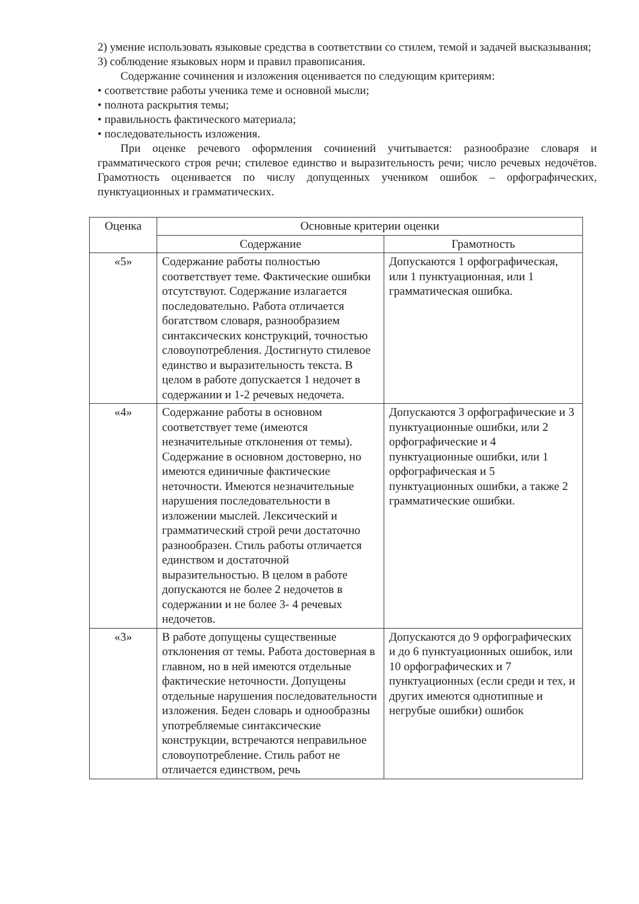2) умение использовать языковые средства в соответствии со стилем, темой и задачей высказывания;
3) соблюдение языковых норм и правил правописания.
Содержание сочинения и изложения оценивается по следующим критериям:
• соответствие работы ученика теме и основной мысли;
• полнота раскрытия темы;
• правильность фактического материала;
• последовательность изложения.
При оценке речевого оформления сочинений учитывается: разнообразие словаря и грамматического строя речи; стилевое единство и выразительность речи; число речевых недочётов. Грамотность оценивается по числу допущенных учеником ошибок – орфографических, пунктуационных и грамматических.
| Оценка | Основные критерии оценки | |
| --- | --- | --- |
| | Содержание | Грамотность |
| «5» | Содержание работы полностью соответствует теме. Фактические ошибки отсутствуют. Содержание излагается последовательно. Работа отличается богатством словаря, разнообразием синтаксических конструкций, точностью словоупотребления. Достигнуто стилевое единство и выразительность текста. В целом в работе допускается 1 недочет в содержании и 1-2 речевых недочета. | Допускаются 1 орфографическая, или 1 пунктуационная, или 1 грамматическая ошибка. |
| «4» | Содержание работы в основном соответствует теме (имеются незначительные отклонения от темы). Содержание в основном достоверно, но имеются единичные фактические неточности. Имеются незначительные нарушения последовательности в изложении мыслей. Лексический и грамматический строй речи достаточно разнообразен. Стиль работы отличается единством и достаточной выразительностью. В целом в работе допускаются не более 2 недочетов в содержании и не более 3- 4 речевых недочетов. | Допускаются 3 орфографические и 3 пунктуационные ошибки, или 2 орфографические и 4 пунктуационные ошибки, или 1 орфографическая и 5 пунктуационных ошибки, а также 2 грамматические ошибки. |
| «3» | В работе допущены существенные отклонения от темы. Работа достоверная в главном, но в ней имеются отдельные фактические неточности. Допущены отдельные нарушения последовательности изложения. Беден словарь и однообразны употребляемые синтаксические конструкции, встречаются неправильное словоупотребление. Стиль работ не отличается единством, речь | Допускаются до 9 орфографических и до 6 пунктуационных ошибок, или 10 орфографических и 7 пунктуационных (если среди и тех, и других имеются однотипные и негрубые ошибки) ошибок |